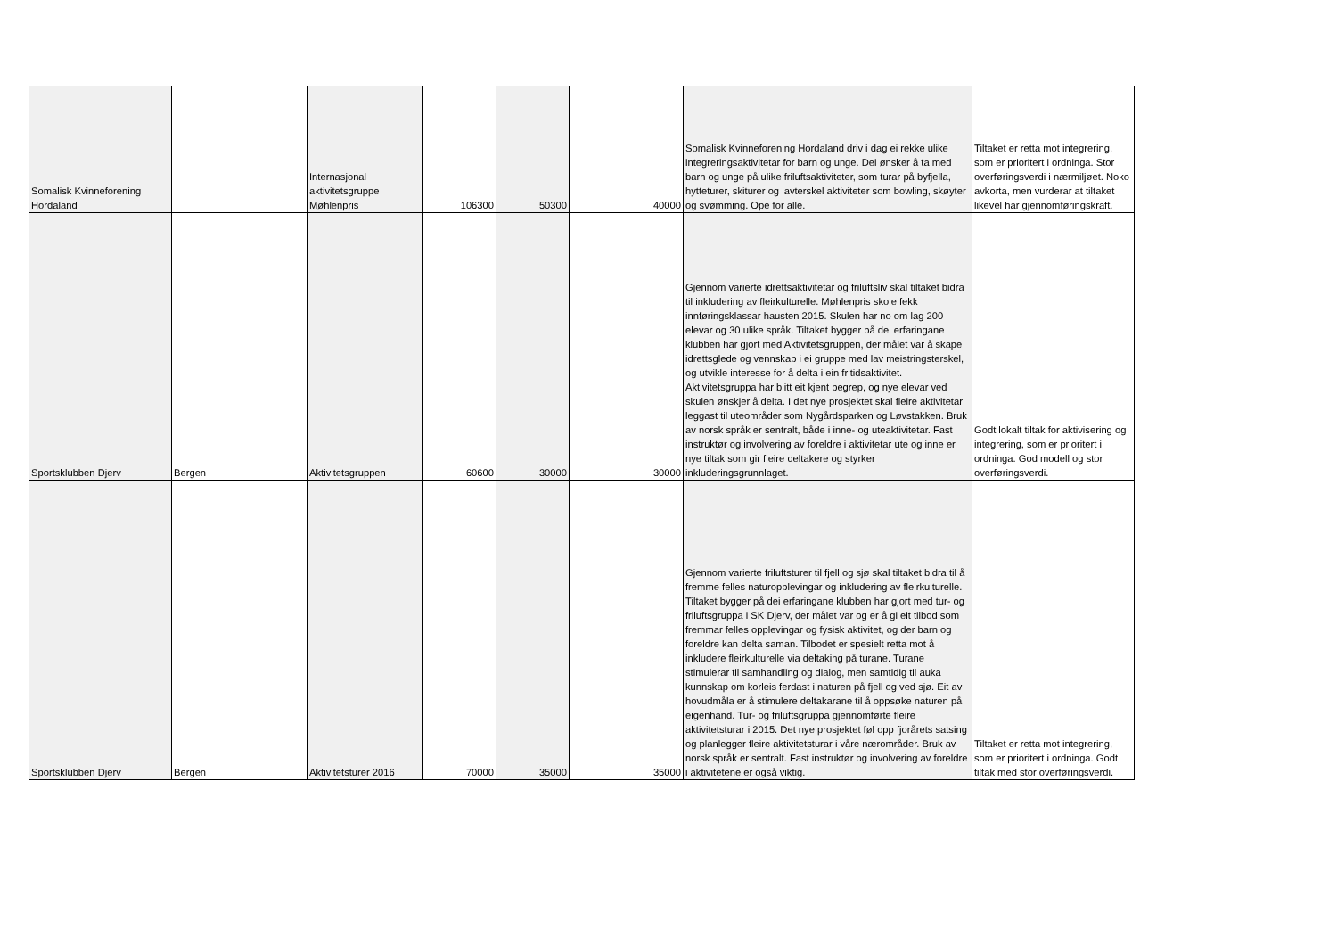| Somalisk Kvinneforening Hordaland | | Internasjonal aktivitetsgruppe Møhlenpris | 106300 | 50300 | 40000 | Somalisk Kvinneforening Hordaland driv i dag ei rekke ulike integreringsaktivitetar for barn og unge. Dei ønsker å ta med barn og unge på ulike friluftsaktiviteter, som turar på byfjella, hytteturer, skiturer og lavterskel aktiviteter som bowling, skøyter og svømming. Ope for alle. | Tiltaket er retta mot integrering, som er prioritert i ordninga. Stor overføringsverdi i nærmiljøet. Noko avkorta, men vurderar at tiltaket likevel har gjennomføringskraft. |
| Sportsklubben Djerv | Bergen | Aktivitetsgruppen | 60600 | 30000 | 30000 | Gjennom varierte idrettsaktivitetar og friluftsliv skal tiltaket bidra til inkludering av fleirkulturelle. Møhlenpris skole fekk innføringsklassar hausten 2015. Skulen har no om lag 200 elevar og 30 ulike språk. Tiltaket bygger på dei erfaringane klubben har gjort med Aktivitetsgruppen, der målet var å skape idrettsglede og vennskap i ei gruppe med lav meistringsterskel, og utvikle interesse for å delta i ein fritidsaktivitet. Aktivitetsgruppa har blitt eit kjent begrep, og nye elevar ved skulen ønskjer å delta. I det nye prosjektet skal fleire aktivitetar leggast til uteområder som Nygårdsparken og Løvstakken. Bruk av norsk språk er sentralt, både i inne- og uteaktivitetar. Fast instruktør og involvering av foreldre i aktivitetar ute og inne er nye tiltak som gir fleire deltakere og styrker inkluderingsgrunnlaget. | Godt lokalt tiltak for aktivisering og integrering, som er prioritert i ordninga. God modell og stor overføringsverdi. |
| Sportsklubben Djerv | Bergen | Aktivitetsturer 2016 | 70000 | 35000 | 35000 | Gjennom varierte friluftsturer til fjell og sjø skal tiltaket bidra til å fremme felles naturopplevingar og inkludering av fleirkulturelle. Tiltaket bygger på dei erfaringane klubben har gjort med tur- og friluftsgruppa i SK Djerv, der målet var og er å gi eit tilbod som fremmar felles opplevingar og fysisk aktivitet, og der barn og foreldre kan delta saman. Tilbodet er spesielt retta mot å inkludere fleirkulturelle via deltaking på turane. Turane stimulerar til samhandling og dialog, men samtidig til auka kunnskap om korleis ferdast i naturen på fjell og ved sjø. Eit av hovudmåla er å stimulere deltakarane til å oppsøke naturen på eigenhand. Tur- og friluftsgruppa gjennomførte fleire aktivitetsturar i 2015. Det nye prosjektet føl opp fjorårets satsing og planlegger fleire aktivitetsturar i våre nærområder. Bruk av norsk språk er sentralt. Fast instruktør og involvering av foreldre i aktivitetene er også viktig. | Tiltaket er retta mot integrering, som er prioritert i ordninga. Godt tiltak med stor overføringsverdi. |